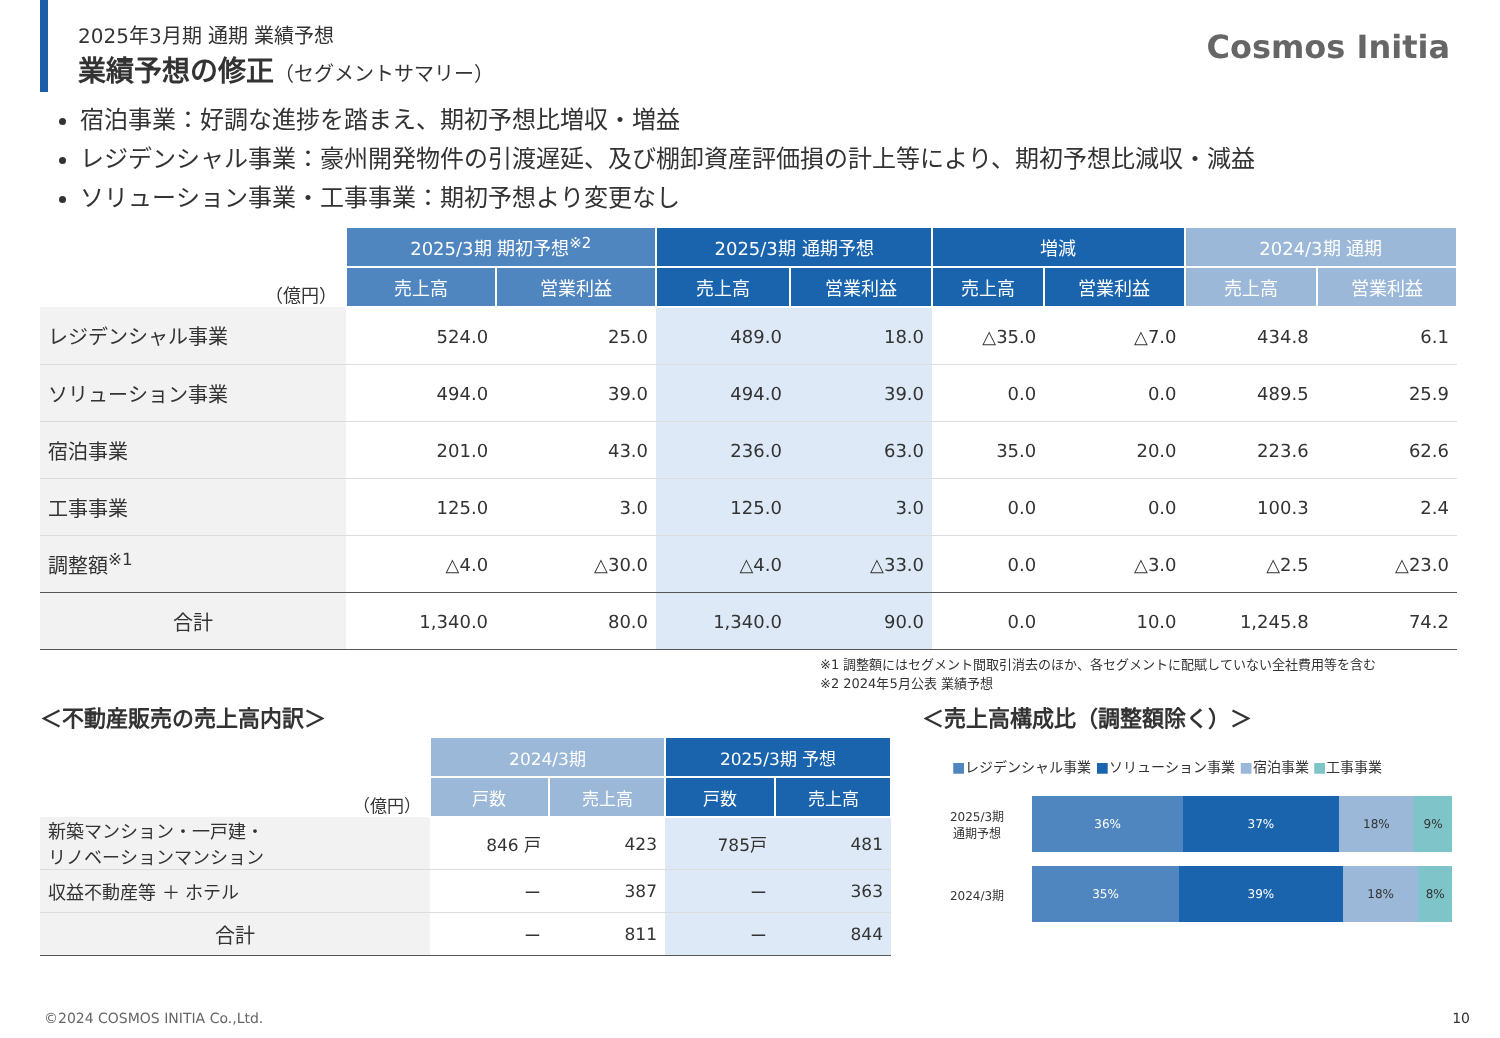2025年3月期 通期 業績予想
業績予想の修正（セグメントサマリー）
Cosmos Initia
宿泊事業：好調な進捗を踏まえ、期初予想比増収・増益
レジデンシャル事業：豪州開発物件の引渡遅延、及び棚卸資産評価損の計上等により、期初予想比減収・減益
ソリューション事業・工事事業：期初予想より変更なし
| （億円） | 2025/3期 期初予想<sup>※2</sup> | | 2025/3期 通期予想 | | 増減 | | 2024/3期 通期 | |
| | 売上高 | 営業利益 | 売上高 | 営業利益 | 売上高 | 営業利益 | 売上高 | 営業利益 |
| レジデンシャル事業 | 524.0 | 25.0 | 489.0 | 18.0 | △35.0 | △7.0 | 434.8 | 6.1 |
| ソリューション事業 | 494.0 | 39.0 | 494.0 | 39.0 | 0.0 | 0.0 | 489.5 | 25.9 |
| 宿泊事業 | 201.0 | 43.0 | 236.0 | 63.0 | 35.0 | 20.0 | 223.6 | 62.6 |
| 工事事業 | 125.0 | 3.0 | 125.0 | 3.0 | 0.0 | 0.0 | 100.3 | 2.4 |
| 調整額<sup>※1</sup> | △4.0 | △30.0 | △4.0 | △33.0 | 0.0 | △3.0 | △2.5 | △23.0 |
| 合計 | 1,340.0 | 80.0 | 1,340.0 | 90.0 | 0.0 | 10.0 | 1,245.8 | 74.2 |
※1 調整額にはセグメント間取引消去のほか、各セグメントに配賦していない全社費用等を含む
※2 2024年5月公表 業績予想
＜不動産販売の売上高内訳＞
| （億円） | 2024/3期 | | 2025/3期 予想 | |
| | 戸数 | 売上高 | 戸数 | 売上高 |
| 新築マンション・一戸建・ リノベーションマンション | 846 戸 | 423 | 785戸 | 481 |
| 収益不動産等 ＋ ホテル | ー | 387 | ー | 363 |
| 合計 | ー | 811 | ー | 844 |
＜売上高構成比（調整額除く）＞
■レジデンシャル事業 ■ソリューション事業 ■宿泊事業 ■工事事業
2025/3期
通期予想
36% 37% 18% 9%
2024/3期
35% 39% 18% 8%
©2024 COSMOS INITIA Co.,Ltd. 10